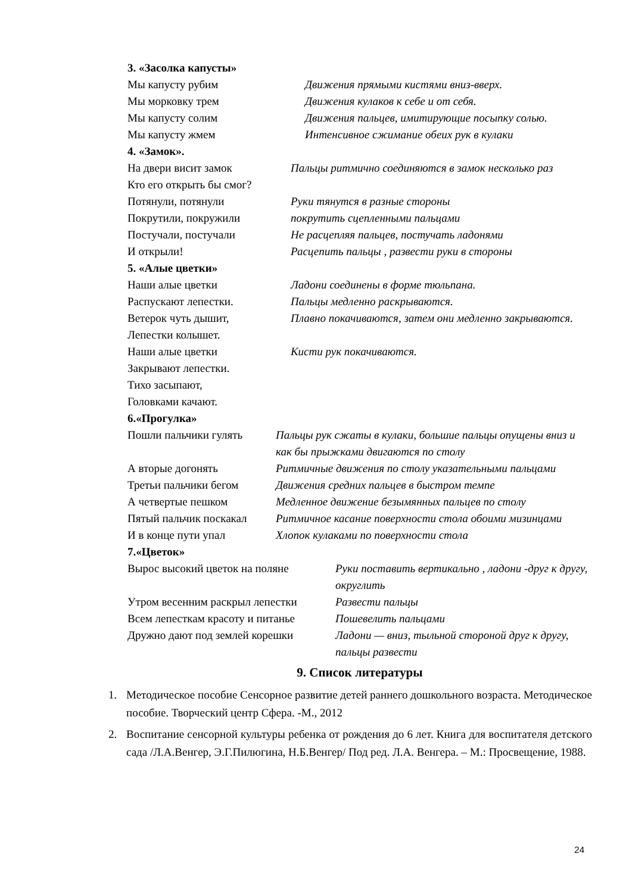3. «Засолка капусты»
| Мы капусту рубим | Движения прямыми кистями вниз-вверх. |
| Мы морковку трем | Движения кулаков к себе и от себя. |
| Мы капусту солим | Движения пальцев, имитирующие посыпку солью. |
| Мы капусту жмем | Интенсивное сжимание обеих рук в кулаки |
4. «Замок».
| На двери висит замок Кто его открыть бы смог? | Пальцы ритмично соединяются в замок несколько раз |
| Потянули, потянули | Руки тянутся в разные стороны |
| Покрутили, покружили | покрутить сцепленными пальцами |
| Постучали, постучали | Не расцепляя пальцев, постучать ладонями |
| И открыли! | Расцепить пальцы , развести руки в стороны |
5. «Алые цветки»
| Наши алые цветки | Ладони соединены в форме тюльпана. |
| Распускают лепестки. | Пальцы медленно раскрываются. |
| Ветерок чуть дышит, Лепестки колышет. | Плавно покачиваются, затем они медленно закрываются. |
| Наши алые цветки Закрывают лепестки. Тихо засыпают, Головками качают. | Кисти рук покачиваются. |
6.«Прогулка»
| Пошли пальчики гулять | Пальцы рук сжаты в кулаки, большие пальцы опущены вниз и как бы прыжками двигаются по столу |
| А вторые догонять | Ритмичные движения по столу указательными пальцами |
| Третьи пальчики бегом | Движения средних пальцев в быстром темпе |
| А четвертые пешком | Медленное движение безымянных пальцев по столу |
| Пятый пальчик поскакал | Ритмичное касание поверхности стола обоими мизинцами |
| И в конце пути упал | Хлопок кулаками по поверхности стола |
7.«Цветок»
| Вырос высокий цветок на поляне | Руки поставить вертикально , ладони -друг к другу, округлить |
| Утром весенним раскрыл лепестки | Развести пальцы |
| Всем лепесткам красоту и питанье | Пошевелить пальцами |
| Дружно дают под землей корешки | Ладони — вниз, тыльной стороной друг к другу, пальцы развести |
9. Список литературы
1. Методическое пособие Сенсорное развитие детей раннего дошкольного возраста. Методическое пособие. Творческий центр Сфера. -М., 2012
2. Воспитание сенсорной культуры ребенка от рождения до 6 лет. Книга для воспитателя детского сада /Л.А.Венгер, Э.Г.Пилюгина, Н.Б.Венгер/ Под ред. Л.А. Венгера. – М.: Просвещение, 1988.
24